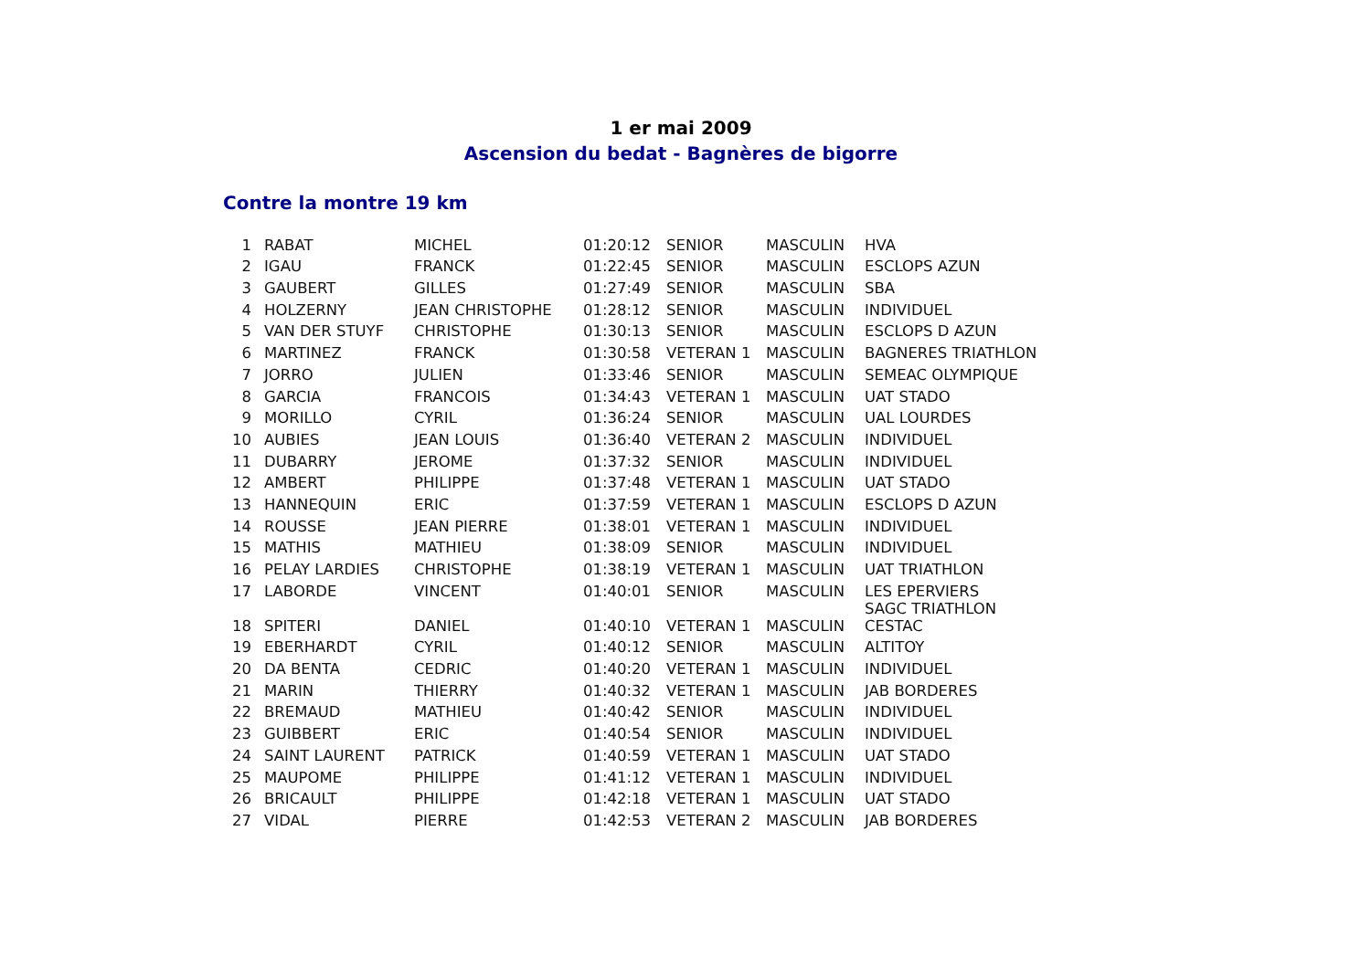1 er mai 2009
Ascension du bedat - Bagnères de bigorre
Contre la montre 19 km
| 1 | RABAT | MICHEL | 01:20:12 | SENIOR | MASCULIN | HVA |
| 2 | IGAU | FRANCK | 01:22:45 | SENIOR | MASCULIN | ESCLOPS AZUN |
| 3 | GAUBERT | GILLES | 01:27:49 | SENIOR | MASCULIN | SBA |
| 4 | HOLZERNY | JEAN CHRISTOPHE | 01:28:12 | SENIOR | MASCULIN | INDIVIDUEL |
| 5 | VAN DER STUYF | CHRISTOPHE | 01:30:13 | SENIOR | MASCULIN | ESCLOPS D AZUN |
| 6 | MARTINEZ | FRANCK | 01:30:58 | VETERAN 1 | MASCULIN | BAGNERES TRIATHLON |
| 7 | JORRO | JULIEN | 01:33:46 | SENIOR | MASCULIN | SEMEAC OLYMPIQUE |
| 8 | GARCIA | FRANCOIS | 01:34:43 | VETERAN 1 | MASCULIN | UAT STADO |
| 9 | MORILLO | CYRIL | 01:36:24 | SENIOR | MASCULIN | UAL LOURDES |
| 10 | AUBIES | JEAN LOUIS | 01:36:40 | VETERAN 2 | MASCULIN | INDIVIDUEL |
| 11 | DUBARRY | JEROME | 01:37:32 | SENIOR | MASCULIN | INDIVIDUEL |
| 12 | AMBERT | PHILIPPE | 01:37:48 | VETERAN 1 | MASCULIN | UAT STADO |
| 13 | HANNEQUIN | ERIC | 01:37:59 | VETERAN 1 | MASCULIN | ESCLOPS D AZUN |
| 14 | ROUSSE | JEAN PIERRE | 01:38:01 | VETERAN 1 | MASCULIN | INDIVIDUEL |
| 15 | MATHIS | MATHIEU | 01:38:09 | SENIOR | MASCULIN | INDIVIDUEL |
| 16 | PELAY LARDIES | CHRISTOPHE | 01:38:19 | VETERAN 1 | MASCULIN | UAT TRIATHLON |
| 17 | LABORDE | VINCENT | 01:40:01 | SENIOR | MASCULIN | LES EPERVIERS |
| 18 | SPITERI | DANIEL | 01:40:10 | VETERAN 1 | MASCULIN | SAGC TRIATHLON CESTAC |
| 19 | EBERHARDT | CYRIL | 01:40:12 | SENIOR | MASCULIN | ALTITOY |
| 20 | DA BENTA | CEDRIC | 01:40:20 | VETERAN 1 | MASCULIN | INDIVIDUEL |
| 21 | MARIN | THIERRY | 01:40:32 | VETERAN 1 | MASCULIN | JAB BORDERES |
| 22 | BREMAUD | MATHIEU | 01:40:42 | SENIOR | MASCULIN | INDIVIDUEL |
| 23 | GUIBBERT | ERIC | 01:40:54 | SENIOR | MASCULIN | INDIVIDUEL |
| 24 | SAINT LAURENT | PATRICK | 01:40:59 | VETERAN 1 | MASCULIN | UAT STADO |
| 25 | MAUPOME | PHILIPPE | 01:41:12 | VETERAN 1 | MASCULIN | INDIVIDUEL |
| 26 | BRICAULT | PHILIPPE | 01:42:18 | VETERAN 1 | MASCULIN | UAT STADO |
| 27 | VIDAL | PIERRE | 01:42:53 | VETERAN 2 | MASCULIN | JAB BORDERES |